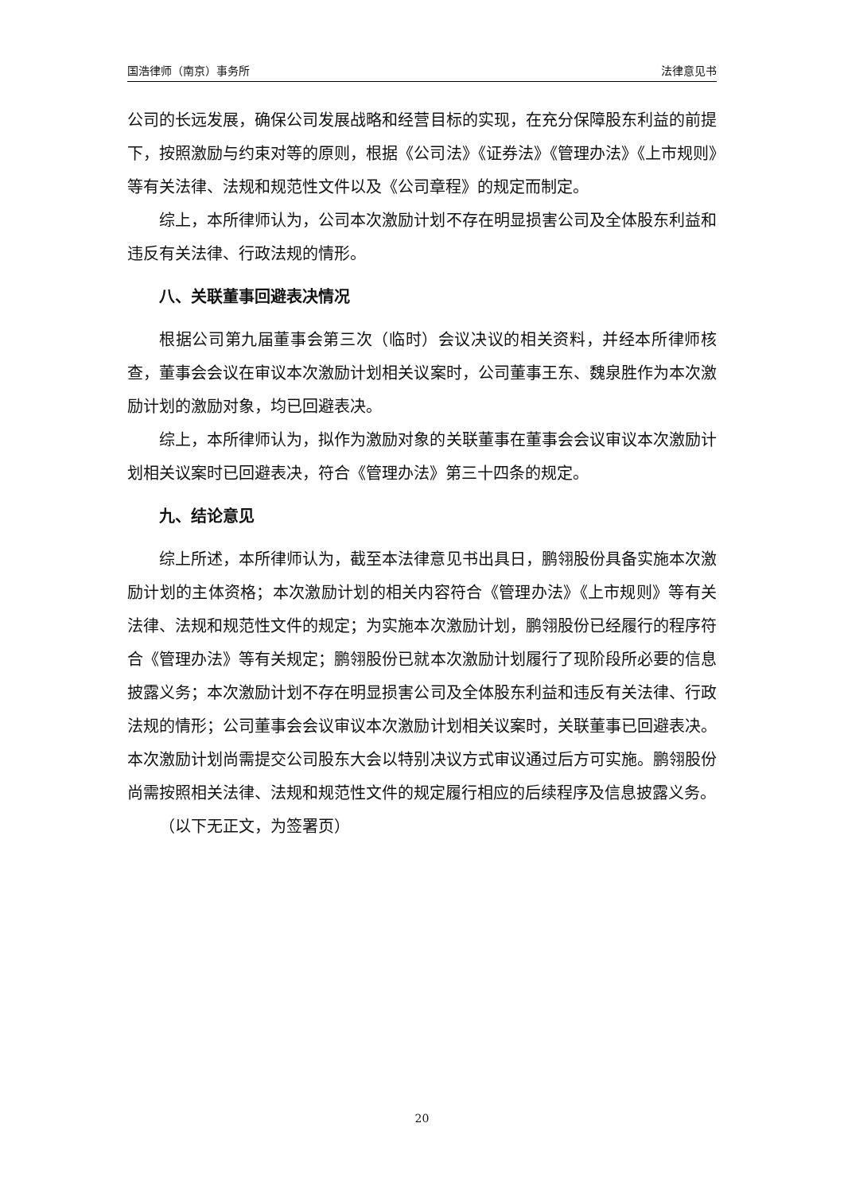国浩律师（南京）事务所 法律意见书
公司的长远发展，确保公司发展战略和经营目标的实现，在充分保障股东利益的前提下，按照激励与约束对等的原则，根据《公司法》《证券法》《管理办法》《上市规则》等有关法律、法规和规范性文件以及《公司章程》的规定而制定。
综上，本所律师认为，公司本次激励计划不存在明显损害公司及全体股东利益和违反有关法律、行政法规的情形。
八、关联董事回避表决情况
根据公司第九届董事会第三次（临时）会议决议的相关资料，并经本所律师核查，董事会会议在审议本次激励计划相关议案时，公司董事王东、魏泉胜作为本次激励计划的激励对象，均已回避表决。
综上，本所律师认为，拟作为激励对象的关联董事在董事会会议审议本次激励计划相关议案时已回避表决，符合《管理办法》第三十四条的规定。
九、结论意见
综上所述，本所律师认为，截至本法律意见书出具日，鹏翎股份具备实施本次激励计划的主体资格；本次激励计划的相关内容符合《管理办法》《上市规则》等有关法律、法规和规范性文件的规定；为实施本次激励计划，鹏翎股份已经履行的程序符合《管理办法》等有关规定；鹏翎股份已就本次激励计划履行了现阶段所必要的信息披露义务；本次激励计划不存在明显损害公司及全体股东利益和违反有关法律、行政法规的情形；公司董事会会议审议本次激励计划相关议案时，关联董事已回避表决。本次激励计划尚需提交公司股东大会以特别决议方式审议通过后方可实施。鹏翎股份尚需按照相关法律、法规和规范性文件的规定履行相应的后续程序及信息披露义务。
（以下无正文，为签署页）
20